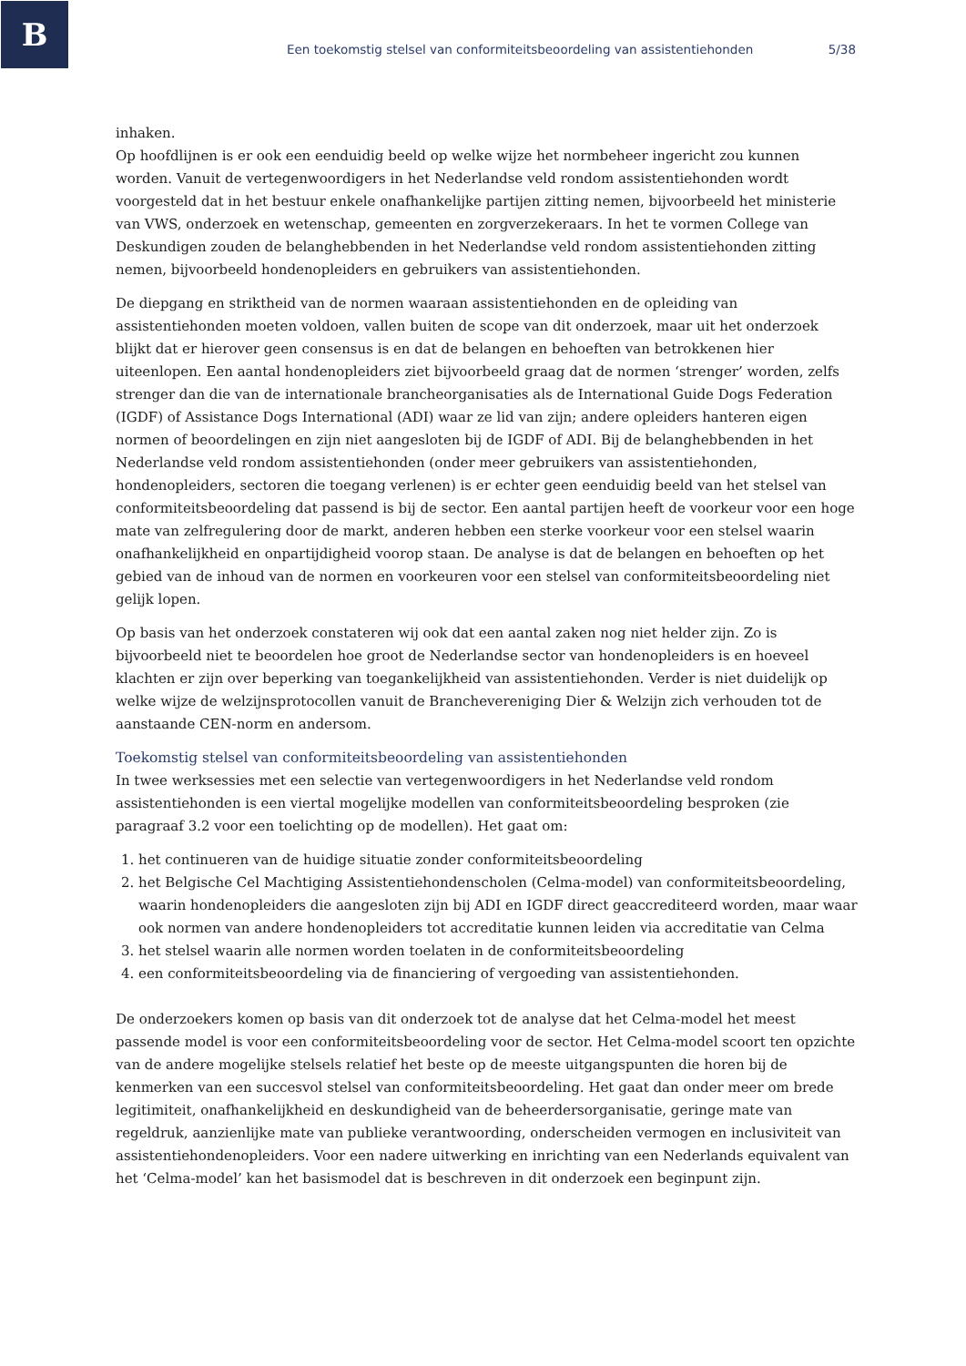B
Een toekomstig stelsel van conformiteitsbeoordeling van assistentiehonden 5/38
inhaken.
Op hoofdlijnen is er ook een eenduidig beeld op welke wijze het normbeheer ingericht zou kunnen worden. Vanuit de vertegenwoordigers in het Nederlandse veld rondom assistentiehonden wordt voorgesteld dat in het bestuur enkele onafhankelijke partijen zitting nemen, bijvoorbeeld het ministerie van VWS, onderzoek en wetenschap, gemeenten en zorgverzekeraars. In het te vormen College van Deskundigen zouden de belanghebbenden in het Nederlandse veld rondom assistentiehonden zitting nemen, bijvoorbeeld hondenopleiders en gebruikers van assistentiehonden.
De diepgang en striktheid van de normen waaraan assistentiehonden en de opleiding van assistentiehonden moeten voldoen, vallen buiten de scope van dit onderzoek, maar uit het onderzoek blijkt dat er hierover geen consensus is en dat de belangen en behoeften van betrokkenen hier uiteenlopen. Een aantal hondenopleiders ziet bijvoorbeeld graag dat de normen ‘strenger’ worden, zelfs strenger dan die van de internationale brancheorganisaties als de International Guide Dogs Federation (IGDF) of Assistance Dogs International (ADI) waar ze lid van zijn; andere opleiders hanteren eigen normen of beoordelingen en zijn niet aangesloten bij de IGDF of ADI. Bij de belanghebbenden in het Nederlandse veld rondom assistentiehonden (onder meer gebruikers van assistentiehonden, hondenopleiders, sectoren die toegang verlenen) is er echter geen eenduidig beeld van het stelsel van conformiteitsbeoordeling dat passend is bij de sector. Een aantal partijen heeft de voorkeur voor een hoge mate van zelfregulering door de markt, anderen hebben een sterke voorkeur voor een stelsel waarin onafhankelijkheid en onpartijdigheid voorop staan. De analyse is dat de belangen en behoeften op het gebied van de inhoud van de normen en voorkeuren voor een stelsel van conformiteitsbeoordeling niet gelijk lopen.
Op basis van het onderzoek constateren wij ook dat een aantal zaken nog niet helder zijn. Zo is bijvoorbeeld niet te beoordelen hoe groot de Nederlandse sector van hondenopleiders is en hoeveel klachten er zijn over beperking van toegankelijkheid van assistentiehonden. Verder is niet duidelijk op welke wijze de welzijnsprotocollen vanuit de Branchevereniging Dier & Welzijn zich verhouden tot de aanstaande CEN-norm en andersom.
Toekomstig stelsel van conformiteitsbeoordeling van assistentiehonden
In twee werksessies met een selectie van vertegenwoordigers in het Nederlandse veld rondom assistentiehonden is een viertal mogelijke modellen van conformiteitsbeoordeling besproken (zie paragraaf 3.2 voor een toelichting op de modellen). Het gaat om:
1. het continueren van de huidige situatie zonder conformiteitsbeoordeling
2. het Belgische Cel Machtiging Assistentiehondenscholen (Celma-model) van conformiteitsbeoordeling, waarin hondenopleiders die aangesloten zijn bij ADI en IGDF direct geaccrediteerd worden, maar waar ook normen van andere hondenopleiders tot accreditatie kunnen leiden via accreditatie van Celma
3. het stelsel waarin alle normen worden toelaten in de conformiteitsbeoordeling
4. een conformiteitsbeoordeling via de financiering of vergoeding van assistentiehonden.
De onderzoekers komen op basis van dit onderzoek tot de analyse dat het Celma-model het meest passende model is voor een conformiteitsbeoordeling voor de sector. Het Celma-model scoort ten opzichte van de andere mogelijke stelsels relatief het beste op de meeste uitgangspunten die horen bij de kenmerken van een succesvol stelsel van conformiteitsbeoordeling. Het gaat dan onder meer om brede legitimiteit, onafhankelijkheid en deskundigheid van de beheerdersorganisatie, geringe mate van regeldruk, aanzienlijke mate van publieke verantwoording, onderscheiden vermogen en inclusiviteit van assistentiehondenopleiders. Voor een nadere uitwerking en inrichting van een Nederlands equivalent van het ‘Celma-model’ kan het basismodel dat is beschreven in dit onderzoek een beginpunt zijn.